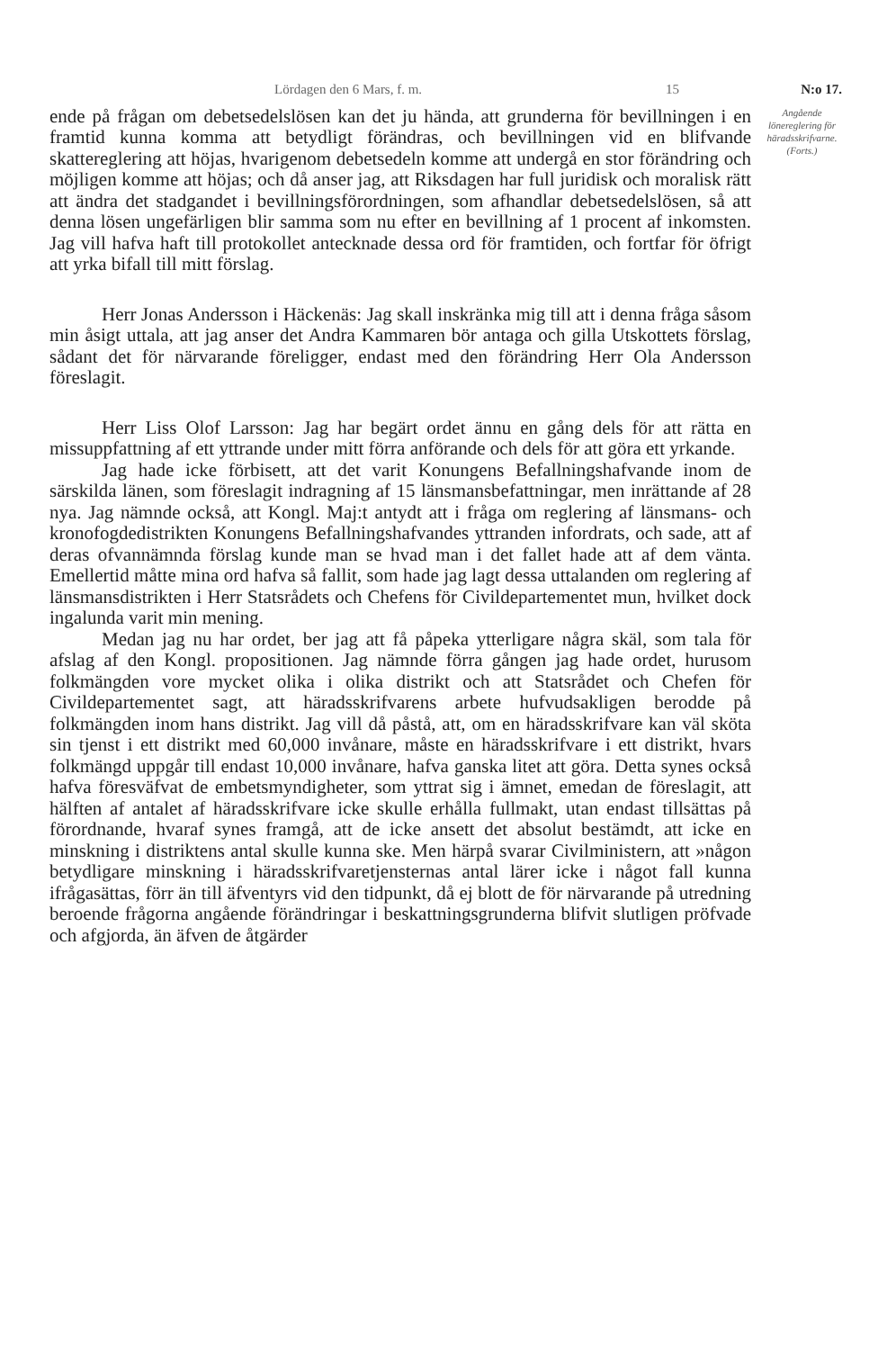Lördagen den 6 Mars, f. m. 15 N:o 17.
ende på frågan om debetsedelslösen kan det ju hända, att grunderna för bevillningen i en framtid kunna komma att betydligt förändras, och bevillningen vid en blifvande skattereglering att höjas, hvarigenom debetsedeln komme att undergå en stor förändring och möjligen komme att höjas; och då anser jag, att Riksdagen har full juridisk och moralisk rätt att ändra det stadgandet i bevillningsförordningen, som afhandlar debetsedelslösen, så att denna lösen ungefärligen blir samma som nu efter en bevillning af 1 procent af inkomsten. Jag vill hafva haft till protokollet antecknade dessa ord för framtiden, och fortfar för öfrigt att yrka bifall till mitt förslag.
Herr Jonas Andersson i Häckenäs: Jag skall inskränka mig till att i denna fråga såsom min åsigt uttala, att jag anser det Andra Kammaren bör antaga och gilla Utskottets förslag, sådant det för närvarande föreligger, endast med den förändring Herr Ola Andersson föreslagit.
Herr Liss Olof Larsson: Jag har begärt ordet ännu en gång dels för att rätta en missuppfattning af ett yttrande under mitt förra anförande och dels för att göra ett yrkande.
Jag hade icke förbisett, att det varit Konungens Befallningshafvande inom de särskilda länen, som föreslagit indragning af 15 länsmansbefattningar, men inrättande af 28 nya. Jag nämnde också, att Kongl. Maj:t antydt att i fråga om reglering af länsmans- och kronofogdedistrikten Konungens Befallningshafvandes yttranden infordrats, och sade, att af deras ofvannämnda förslag kunde man se hvad man i det fallet hade att af dem vänta. Emellertid måtte mina ord hafva så fallit, som hade jag lagt dessa uttalanden om reglering af länsmansdistrikten i Herr Statsrådets och Chefens för Civildepartementet mun, hvilket dock ingalunda varit min mening.
Medan jag nu har ordet, ber jag att få påpeka ytterligare några skäl, som tala för afslag af den Kongl. propositionen. Jag nämnde förra gången jag hade ordet, hurusom folkmängden vore mycket olika i olika distrikt och att Statsrådet och Chefen för Civildepartementet sagt, att häradsskrifvarens arbete hufvudsakligen berodde på folkmängden inom hans distrikt. Jag vill då påstå, att, om en häradsskrifvare kan väl sköta sin tjenst i ett distrikt med 60,000 invånare, måste en häradsskrifvare i ett distrikt, hvars folkmängd uppgår till endast 10,000 invånare, hafva ganska litet att göra. Detta synes också hafva föresväfvat de embetsmyndigheter, som yttrat sig i ämnet, emedan de föreslagit, att hälften af antalet af häradsskrifvare icke skulle erhålla fullmakt, utan endast tillsättas på förordnande, hvaraf synes framgå, att de icke ansett det absolut bestämdt, att icke en minskning i distriktens antal skulle kunna ske. Men härpå svarar Civilministern, att »någon betydligare minskning i häradsskrifvaretjensternas antal lärer icke i något fall kunna ifrågasättas, förr än till äfventyrs vid den tidpunkt, då ej blott de för närvarande på utredning beroende frågorna angående förändringar i beskattningsgrunderna blifvit slutligen pröfvade och afgjorda, än äfven de åtgärder
Angående lönereglering för häradsskrifvarne.
(Forts.)